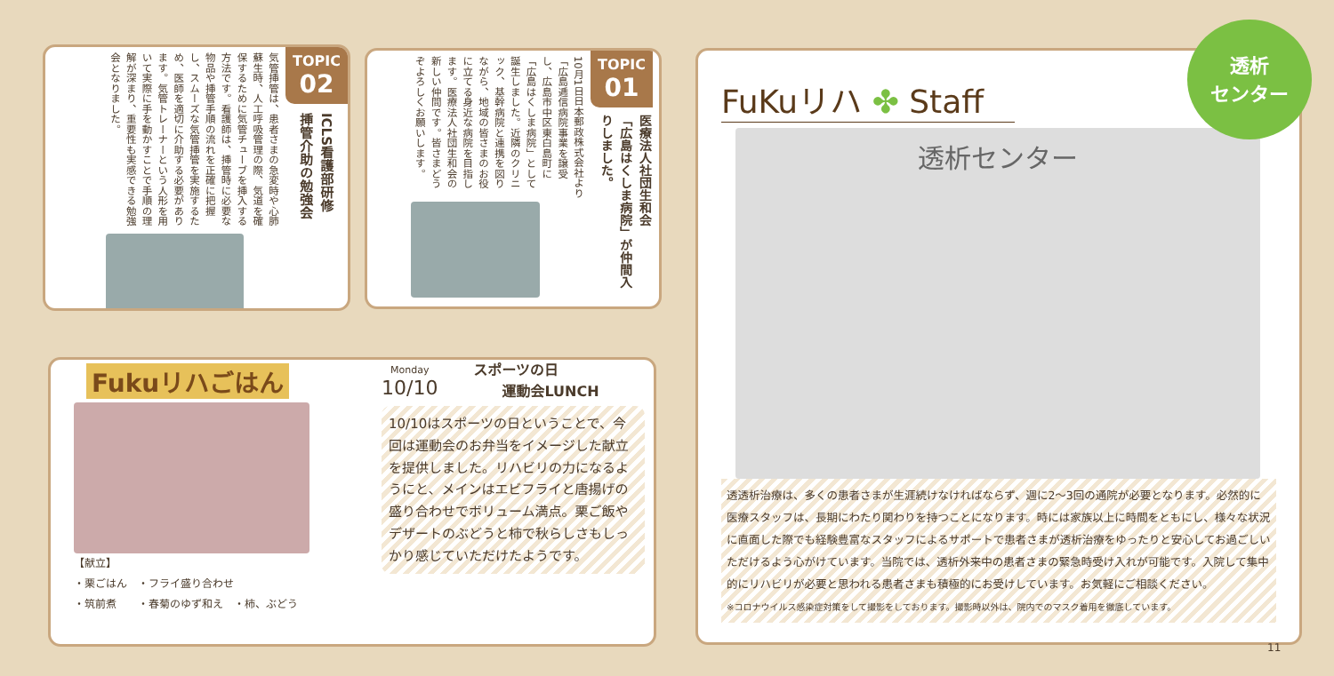TOPIC
02
ICLS看護部研修
挿管介助の勉強会
気管挿管は、患者さまの急変時や心肺蘇生時、人工呼吸管理の際、気道を確保するために気管チューブを挿入する方法です。看護師は、挿管時に必要な物品や挿管手順の流れを正確に把握し、スムーズな気管挿管を実施するため、医師を適切に介助する必要があります。気管トレーナーという人形を用いて実際に手を動かすことで手順の理解が深まり、重要性も実感できる勉強会となりました。
TOPIC
01
医療法人社団生和会
「広島はくしま病院」が仲間入りしました。
10月1日日本郵政株式会社より「広島逓信病院事業を譲受し、広島市中区東白島町に「広島はくしま病院」として誕生しました。近隣のクリニック、基幹病院と連携を図りながら、地域の皆さまのお役に立てる身近な病院を目指します。医療法人社団生和会の新しい仲間です。皆さまどうぞよろしくお願いします。
Fukuリハごはん
【献立】
・栗ごはん　・フライ盛り合わせ
・筑前煮　　・春菊のゆず和え　・柿、ぶどう
Monday
10/10
スポーツの日
　　運動会LUNCH
10/10はスポーツの日ということで、今回は運動会のお弁当をイメージした献立を提供しました。リハビリの力になるようにと、メインはエビフライと唐揚げの盛り合わせでボリューム満点。栗ご飯やデザートのぶどうと柿で秋らしさもしっかり感じていただけたようです。
FuKuリハ ✤ Staff
透析センター
透透析治療は、多くの患者さまが生涯続けなければならず、週に2〜3回の通院が必要となります。必然的に医療スタッフは、長期にわたり関わりを持つことになります。時には家族以上に時間をともにし、様々な状況に直面した際でも経験豊富なスタッフによるサポートで患者さまが透析治療をゆったりと安心してお過ごしいただけるよう心がけています。当院では、透析外来中の患者さまの緊急時受け入れが可能です。入院して集中的にリハビリが必要と思われる患者さまも積極的にお受けしています。お気軽にご相談ください。
※コロナウイルス感染症対策をして撮影をしております。撮影時以外は、院内でのマスク着用を徹底しています。
透析
センター
11